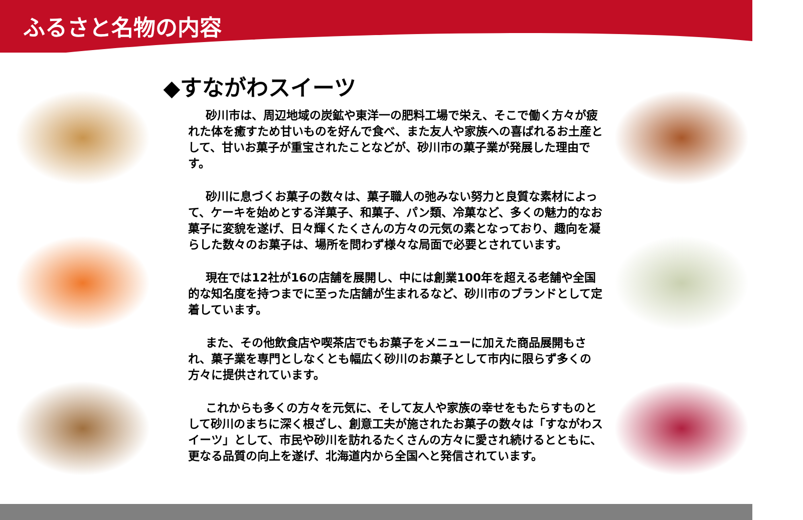ふるさと名物の内容
◆すながわスイーツ
砂川市は、周辺地域の炭鉱や東洋一の肥料工場で栄え、そこで働く方々が疲れた体を癒すため甘いものを好んで食べ、また友人や家族への喜ばれるお土産として、甘いお菓子が重宝されたことなどが、砂川市の菓子業が発展した理由です。
砂川に息づくお菓子の数々は、菓子職人の弛みない努力と良質な素材によって、ケーキを始めとする洋菓子、和菓子、パン類、冷菓など、多くの魅力的なお菓子に変貌を遂げ、日々輝くたくさんの方々の元気の素となっており、趣向を凝らした数々のお菓子は、場所を問わず様々な局面で必要とされています。
現在では12社が16の店舗を展開し、中には創業100年を超える老舗や全国的な知名度を持つまでに至った店舗が生まれるなど、砂川市のブランドとして定着しています。
また、その他飲食店や喫茶店でもお菓子をメニューに加えた商品展開もされ、菓子業を専門としなくとも幅広く砂川のお菓子として市内に限らず多くの方々に提供されています。
これからも多くの方々を元気に、そして友人や家族の幸せをもたらすものとして砂川のまちに深く根ざし、創意工夫が施されたお菓子の数々は「すながわスイーツ」として、市民や砂川を訪れるたくさんの方々に愛され続けるとともに、更なる品質の向上を遂げ、北海道内から全国へと発信されています。